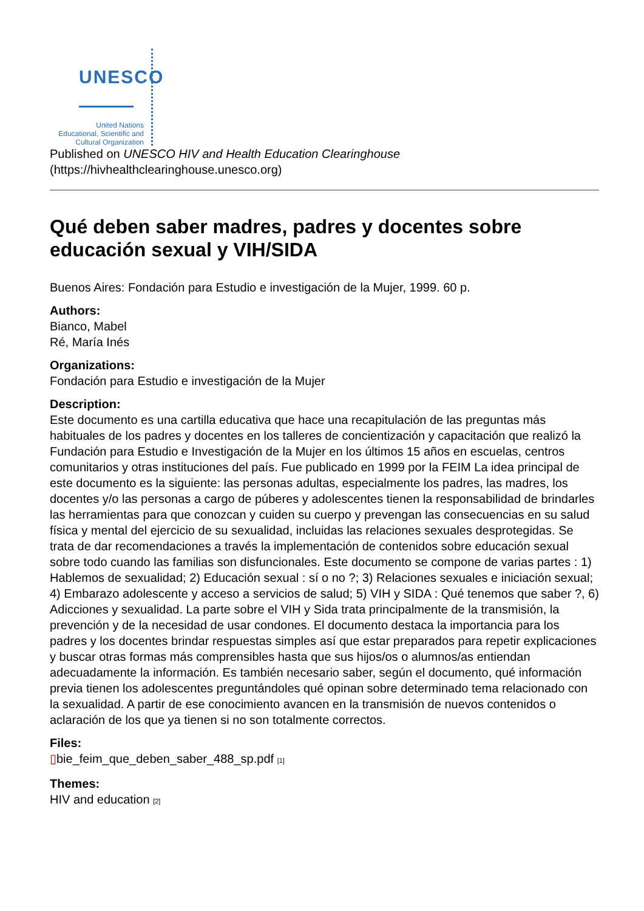UNESCO
United Nations
Educational, Scientific and
Cultural Organization
Published on UNESCO HIV and Health Education Clearinghouse
(https://hivhealthclearinghouse.unesco.org)
Qué deben saber madres, padres y docentes sobre educación sexual y VIH/SIDA
Buenos Aires: Fondación para Estudio e investigación de la Mujer, 1999. 60 p.
Authors:
Bianco, Mabel
Ré, María Inés
Organizations:
Fondación para Estudio e investigación de la Mujer
Description:
Este documento es una cartilla educativa que hace una recapitulación de las preguntas más habituales de los padres y docentes en los talleres de concientización y capacitación que realizó la Fundación para Estudio e Investigación de la Mujer en los últimos 15 años en escuelas, centros comunitarios y otras instituciones del país. Fue publicado en 1999 por la FEIM La idea principal de este documento es la siguiente: las personas adultas, especialmente los padres, las madres, los docentes y/o las personas a cargo de púberes y adolescentes tienen la responsabilidad de brindarles las herramientas para que conozcan y cuiden su cuerpo y prevengan las consecuencias en su salud física y mental del ejercicio de su sexualidad, incluidas las relaciones sexuales desprotegidas. Se trata de dar recomendaciones a través la implementación de contenidos sobre educación sexual sobre todo cuando las familias son disfuncionales. Este documento se compone de varias partes : 1) Hablemos de sexualidad; 2) Educación sexual : sí o no ?; 3) Relaciones sexuales e iniciación sexual; 4) Embarazo adolescente y acceso a servicios de salud; 5) VIH y SIDA : Qué tenemos que saber ?, 6) Adicciones y sexualidad. La parte sobre el VIH y Sida trata principalmente de la transmisión, la prevención y de la necesidad de usar condones. El documento destaca la importancia para los padres y los docentes brindar respuestas simples así que estar preparados para repetir explicaciones y buscar otras formas más comprensibles hasta que sus hijos/os o alumnos/as entiendan adecuadamente la información. Es también necesario saber, según el documento, qué información previa tienen los adolescentes preguntándoles qué opinan sobre determinado tema relacionado con la sexualidad. A partir de ese conocimiento avancen en la transmisión de nuevos contenidos o aclaración de los que ya tienen si no son totalmente correctos.
Files:
▯bie_feim_que_deben_saber_488_sp.pdf <sup>[1]</sup>
Themes:
HIV and education <sup>[2]</sup>